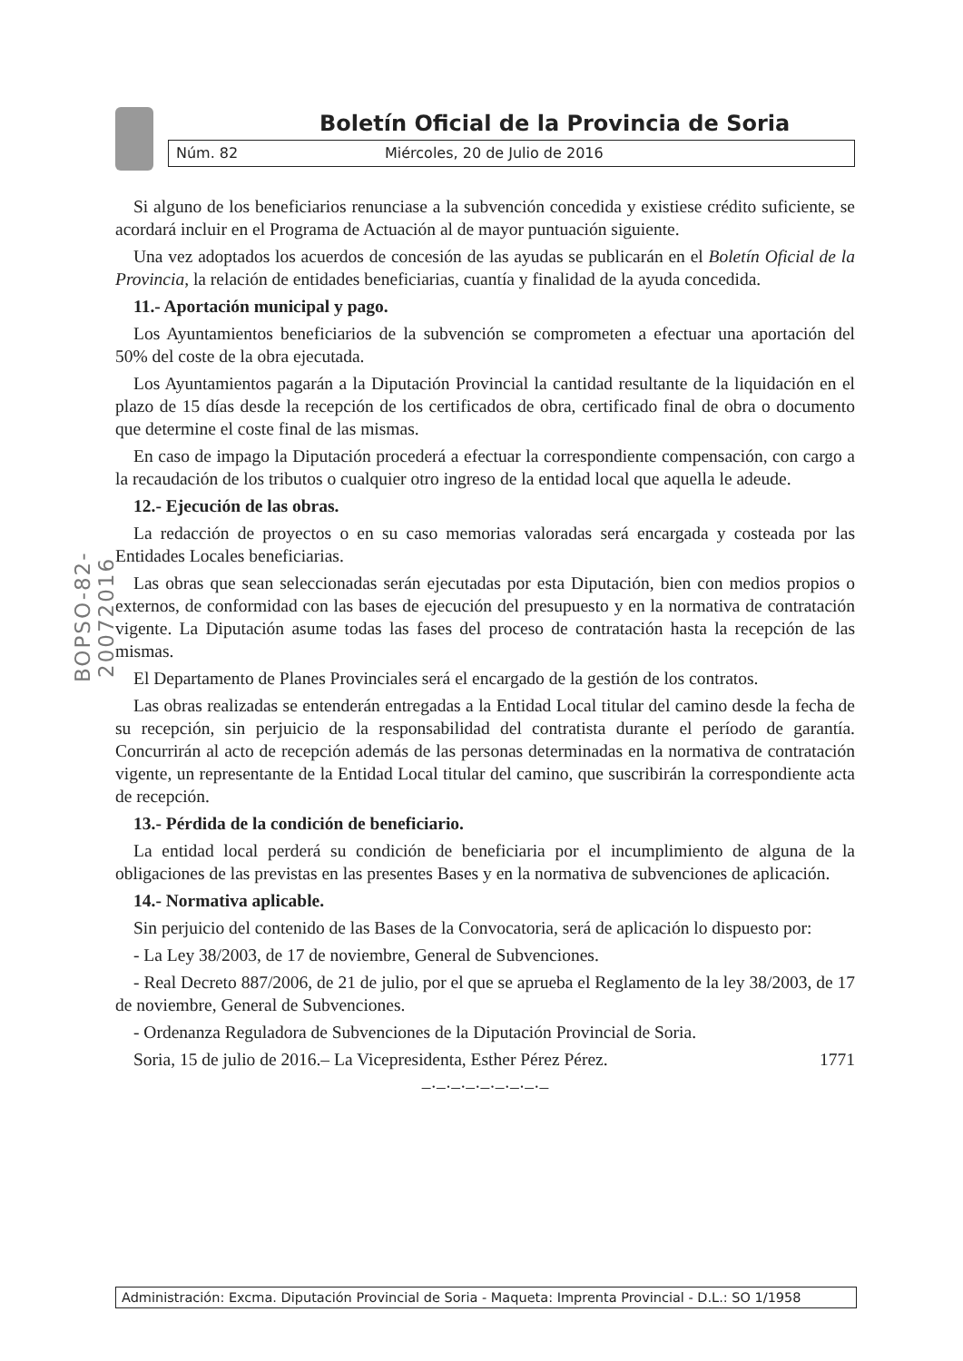Boletín Oficial de la Provincia de Soria
Núm. 82 Miércoles, 20 de Julio de 2016
BOPSO-82-20072016
Si alguno de los beneficiarios renunciase a la subvención concedida y existiese crédito suficiente, se acordará incluir en el Programa de Actuación al de mayor puntuación siguiente.
Una vez adoptados los acuerdos de concesión de las ayudas se publicarán en el Boletín Oficial de la Provincia, la relación de entidades beneficiarias, cuantía y finalidad de la ayuda concedida.
11.- Aportación municipal y pago.
Los Ayuntamientos beneficiarios de la subvención se comprometen a efectuar una aportación del 50% del coste de la obra ejecutada.
Los Ayuntamientos pagarán a la Diputación Provincial la cantidad resultante de la liquidación en el plazo de 15 días desde la recepción de los certificados de obra, certificado final de obra o documento que determine el coste final de las mismas.
En caso de impago la Diputación procederá a efectuar la correspondiente compensación, con cargo a la recaudación de los tributos o cualquier otro ingreso de la entidad local que aquella le adeude.
12.- Ejecución de las obras.
La redacción de proyectos o en su caso memorias valoradas será encargada y costeada por las Entidades Locales beneficiarias.
Las obras que sean seleccionadas serán ejecutadas por esta Diputación, bien con medios propios o externos, de conformidad con las bases de ejecución del presupuesto y en la normativa de contratación vigente. La Diputación asume todas las fases del proceso de contratación hasta la recepción de las mismas.
El Departamento de Planes Provinciales será el encargado de la gestión de los contratos.
Las obras realizadas se entenderán entregadas a la Entidad Local titular del camino desde la fecha de su recepción, sin perjuicio de la responsabilidad del contratista durante el período de garantía. Concurrirán al acto de recepción además de las personas determinadas en la normativa de contratación vigente, un representante de la Entidad Local titular del camino, que suscribirán la correspondiente acta de recepción.
13.- Pérdida de la condición de beneficiario.
La entidad local perderá su condición de beneficiaria por el incumplimiento de alguna de la obligaciones de las previstas en las presentes Bases y en la normativa de subvenciones de aplicación.
14.- Normativa aplicable.
Sin perjuicio del contenido de las Bases de la Convocatoria, será de aplicación lo dispuesto por:
- La Ley 38/2003, de 17 de noviembre, General de Subvenciones.
- Real Decreto 887/2006, de 21 de julio, por el que se aprueba el Reglamento de la ley 38/2003, de 17 de noviembre, General de Subvenciones.
- Ordenanza Reguladora de Subvenciones de la Diputación Provincial de Soria.
Soria, 15 de julio de 2016.– La Vicepresidenta, Esther Pérez Pérez. 1771
–·–·–·–·–·–·–·–·–
Administración: Excma. Diputación Provincial de Soria - Maqueta: Imprenta Provincial - D.L.: SO 1/1958